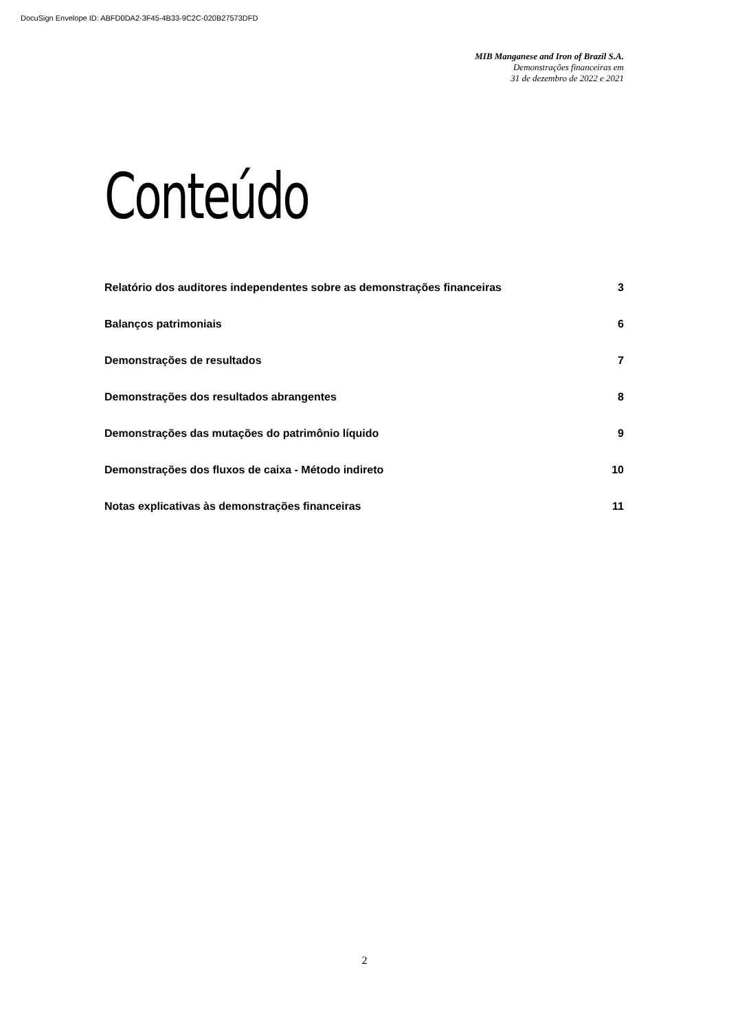DocuSign Envelope ID: ABFD0DA2-3F45-4B33-9C2C-020B27573DFD
MIB Manganese and Iron of Brazil S.A.
Demonstrações financeiras em
31 de dezembro de 2022 e 2021
Conteúdo
Relatório dos auditores independentes sobre as demonstrações financeiras 3
Balanços patrimoniais 6
Demonstrações de resultados 7
Demonstrações dos resultados abrangentes 8
Demonstrações das mutações do patrimônio líquido 9
Demonstrações dos fluxos de caixa - Método indireto 10
Notas explicativas às demonstrações financeiras 11
2